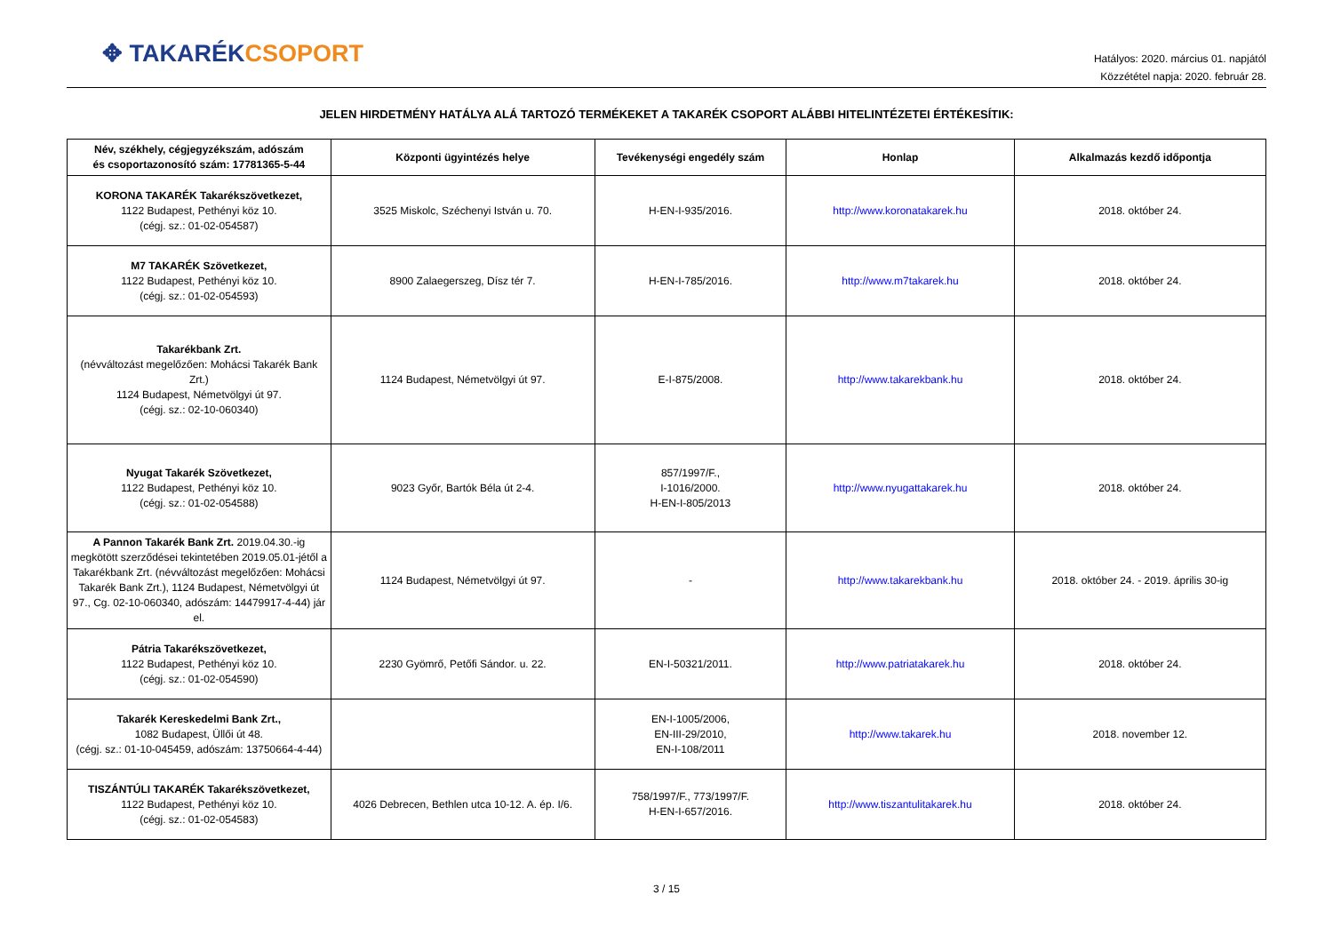✥ TAKARÉK CSOPORT
Hatályos: 2020. március 01. napjától
Közzététel napja: 2020. február 28.
JELEN HIRDETMÉNY HATÁLYA ALÁ TARTOZÓ TERMÉKEKET A TAKARÉK CSOPORT ALÁBBI HITELINTÉZETEI ÉRTÉKESÍTIK:
| Név, székhely, cégjegyzékszám, adószám és csoportazonosító szám: 17781365-5-44 | Központi ügyintézés helye | Tevékenységi engedély szám | Honlap | Alkalmazás kezdő időpontja |
| --- | --- | --- | --- | --- |
| KORONA TAKARÉK Takarékszövetkezet, 1122 Budapest, Pethényi köz 10. (cégj. sz.: 01-02-054587) | 3525 Miskolc, Széchenyi István u. 70. | H-EN-I-935/2016. | http://www.koronatakarek.hu | 2018. október 24. |
| M7 TAKARÉK Szövetkezet, 1122 Budapest, Pethényi köz 10. (cégj. sz.: 01-02-054593) | 8900 Zalaegerszeg, Dísz tér 7. | H-EN-I-785/2016. | http://www.m7takarek.hu | 2018. október 24. |
| Takarékbank Zrt. (névváltozást megelőzően: Mohácsi Takarék Bank Zrt.) 1124 Budapest, Németvölgyi út 97. (cégj. sz.: 02-10-060340) | 1124 Budapest, Németvölgyi út 97. | E-I-875/2008. | http://www.takarekbank.hu | 2018. október 24. |
| Nyugat Takarék Szövetkezet, 1122 Budapest, Pethényi köz 10. (cégj. sz.: 01-02-054588) | 9023 Győr, Bartók Béla út 2-4. | 857/1997/F., I-1016/2000. H-EN-I-805/2013 | http://www.nyugattakarek.hu | 2018. október 24. |
| A Pannon Takarék Bank Zrt. 2019.04.30.-ig megkötött szerződései tekintetében 2019.05.01-jétől a Takarékbank Zrt. (névváltozást megelőzően: Mohácsi Takarék Bank Zrt.), 1124 Budapest, Németvölgyi út 97., Cg. 02-10-060340, adószám: 14479917-4-44) jár el. | 1124 Budapest, Németvölgyi út 97. | - | http://www.takarekbank.hu | 2018. október 24. - 2019. április 30-ig |
| Pátria Takarékszövetkezet, 1122 Budapest, Pethényi köz 10. (cégj. sz.: 01-02-054590) | 2230 Gyömrő, Petőfi Sándor. u. 22. | EN-I-50321/2011. | http://www.patriatakarek.hu | 2018. október 24. |
| Takarék Kereskedelmi Bank Zrt., 1082 Budapest, Üllői út 48. (cégj. sz.: 01-10-045459, adószám: 13750664-4-44) | | EN-I-1005/2006, EN-III-29/2010, EN-I-108/2011 | http://www.takarek.hu | 2018. november 12. |
| TISZÁNTÚLI TAKARÉK Takarékszövetkezet, 1122 Budapest, Pethényi köz 10. (cégj. sz.: 01-02-054583) | 4026 Debrecen, Bethlen utca 10-12. A. ép. I/6. | 758/1997/F., 773/1997/F. H-EN-I-657/2016. | http://www.tiszantulitakarek.hu | 2018. október 24. |
3 / 15